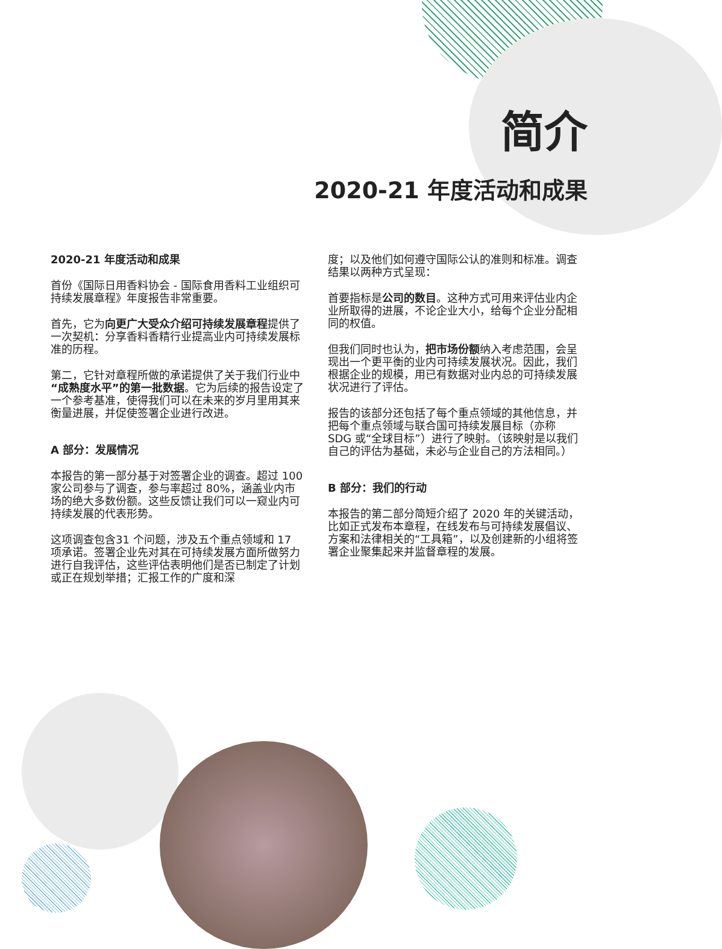简介
2020-21 年度活动和成果
2020-21 年度活动和成果
首份《国际日用香料协会 - 国际食用香料工业组织可持续发展章程》年度报告非常重要。
首先，它为向更广大受众介绍可持续发展章程提供了一次契机：分享香料香精行业提高业内可持续发展标准的历程。
第二，它针对章程所做的承诺提供了关于我们行业中“成熟度水平”的第一批数据。它为后续的报告设定了一个参考基准，使得我们可以在未来的岁月里用其来衡量进展，并促使签署企业进行改进。
A 部分：发展情况
本报告的第一部分基于对签署企业的调查。超过 100 家公司参与了调查，参与率超过 80%，涵盖业内市场的绝大多数份额。这些反馈让我们可以一窥业内可持续发展的代表形势。
这项调查包含31 个问题，涉及五个重点领域和 17 项承诺。签署企业先对其在可持续发展方面所做努力进行自我评估，这些评估表明他们是否已制定了计划或正在规划举措；汇报工作的广度和深
度；以及他们如何遵守国际公认的准则和标准。调查结果以两种方式呈现：
首要指标是公司的数目。这种方式可用来评估业内企业所取得的进展，不论企业大小，给每个企业分配相同的权值。
但我们同时也认为，把市场份额纳入考虑范围，会呈现出一个更平衡的业内可持续发展状况。因此，我们根据企业的规模，用已有数据对业内总的可持续发展状况进行了评估。
报告的该部分还包括了每个重点领域的其他信息，并把每个重点领域与联合国可持续发展目标（亦称 SDG 或“全球目标”）进行了映射。（该映射是以我们自己的评估为基础，未必与企业自己的方法相同。）
B 部分：我们的行动
本报告的第二部分简短介绍了 2020 年的关键活动，比如正式发布本章程，在线发布与可持续发展倡议、方案和法律相关的“工具箱”，以及创建新的小组将签署企业聚集起来并监督章程的发展。